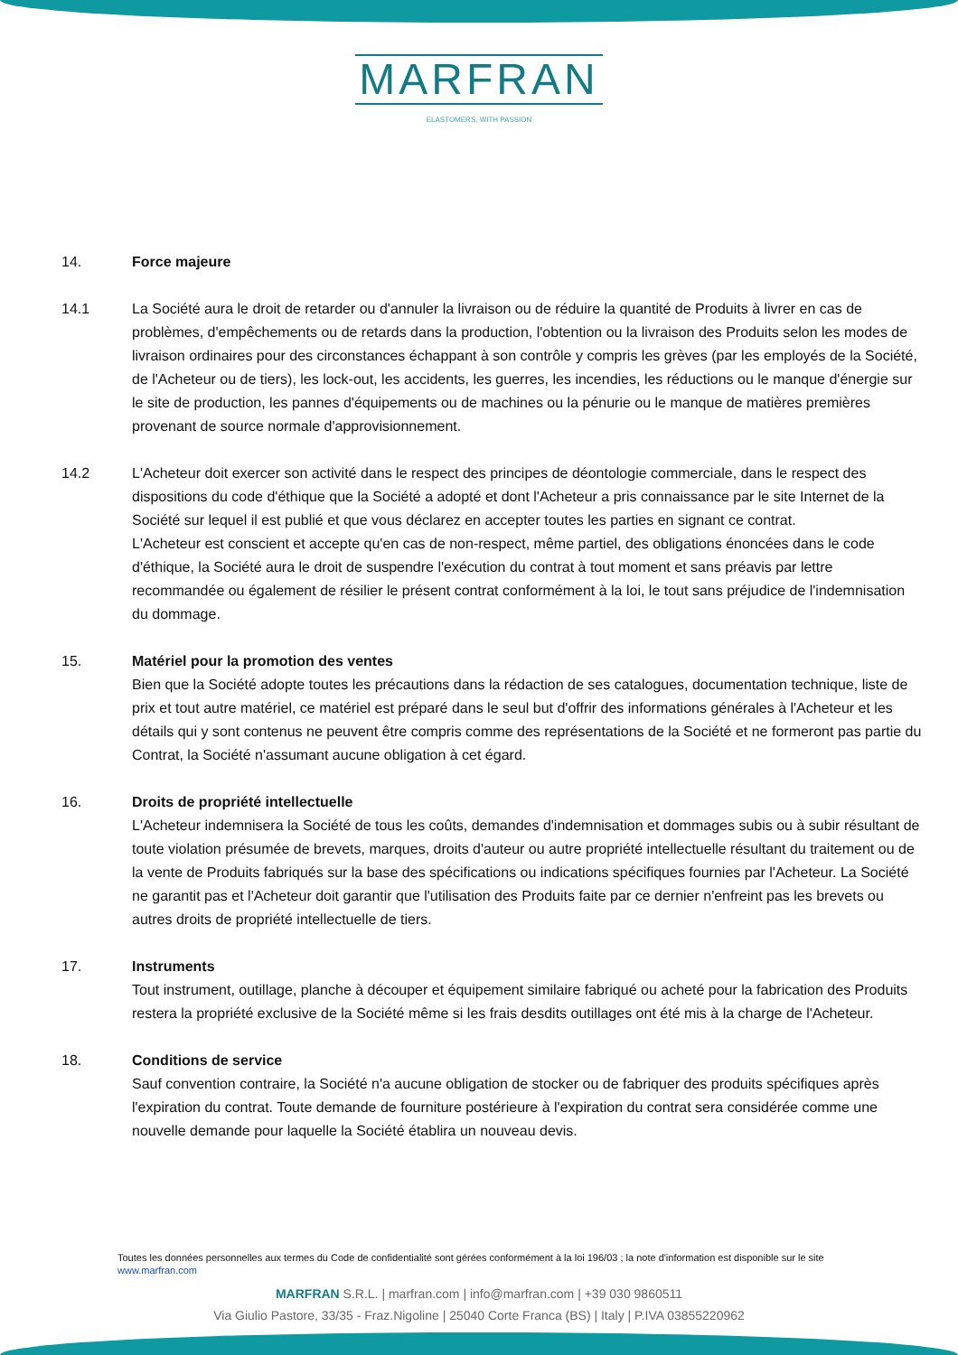MARFRAN
ELASTOMERS. WITH PASSION
14. Force majeure
14.1 La Société aura le droit de retarder ou d'annuler la livraison ou de réduire la quantité de Produits à livrer en cas de problèmes, d'empêchements ou de retards dans la production, l'obtention ou la livraison des Produits selon les modes de livraison ordinaires pour des circonstances échappant à son contrôle y compris les grèves (par les employés de la Société, de l'Acheteur ou de tiers), les lock-out, les accidents, les guerres, les incendies, les réductions ou le manque d'énergie sur le site de production, les pannes d'équipements ou de machines ou la pénurie ou le manque de matières premières provenant de source normale d'approvisionnement.
14.2 L'Acheteur doit exercer son activité dans le respect des principes de déontologie commerciale, dans le respect des dispositions du code d'éthique que la Société a adopté et dont l'Acheteur a pris connaissance par le site Internet de la Société sur lequel il est publié et que vous déclarez en accepter toutes les parties en signant ce contrat.
L'Acheteur est conscient et accepte qu'en cas de non-respect, même partiel, des obligations énoncées dans le code d'éthique, la Société aura le droit de suspendre l'exécution du contrat à tout moment et sans préavis par lettre recommandée ou également de résilier le présent contrat conformément à la loi, le tout sans préjudice de l'indemnisation du dommage.
15. Matériel pour la promotion des ventes
Bien que la Société adopte toutes les précautions dans la rédaction de ses catalogues, documentation technique, liste de prix et tout autre matériel, ce matériel est préparé dans le seul but d'offrir des informations générales à l'Acheteur et les détails qui y sont contenus ne peuvent être compris comme des représentations de la Société et ne formeront pas partie du Contrat, la Société n'assumant aucune obligation à cet égard.
16. Droits de propriété intellectuelle
L'Acheteur indemnisera la Société de tous les coûts, demandes d'indemnisation et dommages subis ou à subir résultant de toute violation présumée de brevets, marques, droits d'auteur ou autre propriété intellectuelle résultant du traitement ou de la vente de Produits fabriqués sur la base des spécifications ou indications spécifiques fournies par l'Acheteur. La Société ne garantit pas et l'Acheteur doit garantir que l'utilisation des Produits faite par ce dernier n'enfreint pas les brevets ou autres droits de propriété intellectuelle de tiers.
17. Instruments
Tout instrument, outillage, planche à découper et équipement similaire fabriqué ou acheté pour la fabrication des Produits restera la propriété exclusive de la Société même si les frais desdits outillages ont été mis à la charge de l'Acheteur.
18. Conditions de service
Sauf convention contraire, la Société n'a aucune obligation de stocker ou de fabriquer des produits spécifiques après l'expiration du contrat. Toute demande de fourniture postérieure à l'expiration du contrat sera considérée comme une nouvelle demande pour laquelle la Société établira un nouveau devis.
Toutes les données personnelles aux termes du Code de confidentialité sont gérées conformément à la loi 196/03 ; la note d'information est disponible sur le site www.marfran.com
MARFRAN S.R.L. | marfran.com | info@marfran.com | +39 030 9860511
Via Giulio Pastore, 33/35 - Fraz.Nigoline | 25040 Corte Franca (BS) | Italy | P.IVA 03855220962